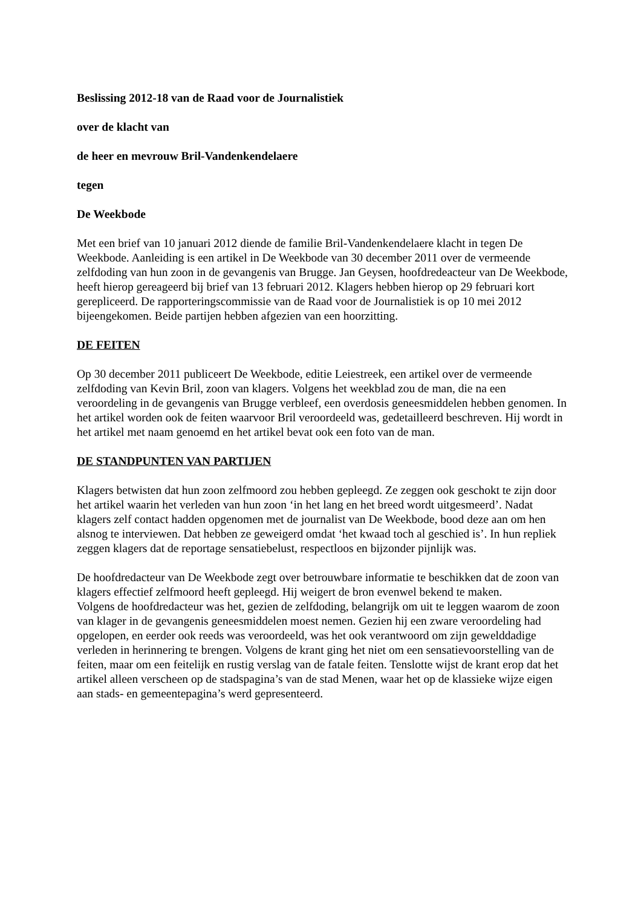Beslissing 2012-18 van de Raad voor de Journalistiek
over de klacht van
de heer en mevrouw Bril-Vandenkendelaere
tegen
De Weekbode
Met een brief van 10 januari 2012 diende de familie Bril-Vandenkendelaere klacht in tegen De Weekbode. Aanleiding is een artikel in De Weekbode van 30 december 2011 over de vermeende zelfdoding van hun zoon in de gevangenis van Brugge. Jan Geysen, hoofdredeacteur van De Weekbode, heeft hierop gereageerd bij brief van 13 februari 2012. Klagers hebben hierop op 29 februari kort gerepliceerd. De rapporteringscommissie van de Raad voor de Journalistiek is op 10 mei 2012 bijeengekomen. Beide partijen hebben afgezien van een hoorzitting.
DE FEITEN
Op 30 december 2011 publiceert De Weekbode, editie Leiestreek, een artikel over de vermeende zelfdoding van Kevin Bril, zoon van klagers. Volgens het weekblad zou de man, die na een veroordeling in de gevangenis van Brugge verbleef, een overdosis geneesmiddelen hebben genomen. In het artikel worden ook de feiten waarvoor Bril veroordeeld was, gedetailleerd beschreven. Hij wordt in het artikel met naam genoemd en het artikel bevat ook een foto van de man.
DE STANDPUNTEN VAN PARTIJEN
Klagers betwisten dat hun zoon zelfmoord zou hebben gepleegd. Ze zeggen ook geschokt te zijn door het artikel waarin het verleden van hun zoon ‘in het lang en het breed wordt uitgesmeerd’. Nadat klagers zelf contact hadden opgenomen met de journalist van De Weekbode, bood deze aan om hen alsnog te interviewen. Dat hebben ze geweigerd omdat ‘het kwaad toch al geschied is’. In hun repliek zeggen klagers dat de reportage sensatiebelust, respectloos en bijzonder pijnlijk was.
De hoofdredacteur van De Weekbode zegt over betrouwbare informatie te beschikken dat de zoon van klagers effectief zelfmoord heeft gepleegd. Hij weigert de bron evenwel bekend te maken.
Volgens de hoofdredacteur was het, gezien de zelfdoding, belangrijk om uit te leggen waarom de zoon van klager in de gevangenis geneesmiddelen moest nemen. Gezien hij een zware veroordeling had opgelopen, en eerder ook reeds was veroordeeld, was het ook verantwoord om zijn gewelddadige verleden in herinnering te brengen. Volgens de krant ging het niet om een sensatievoorstelling van de feiten, maar om een feitelijk en rustig verslag van de fatale feiten. Tenslotte wijst de krant erop dat het artikel alleen verscheen op de stadspagina’s van de stad Menen, waar het op de klassieke wijze eigen aan stads- en gemeentepagina’s werd gepresenteerd.